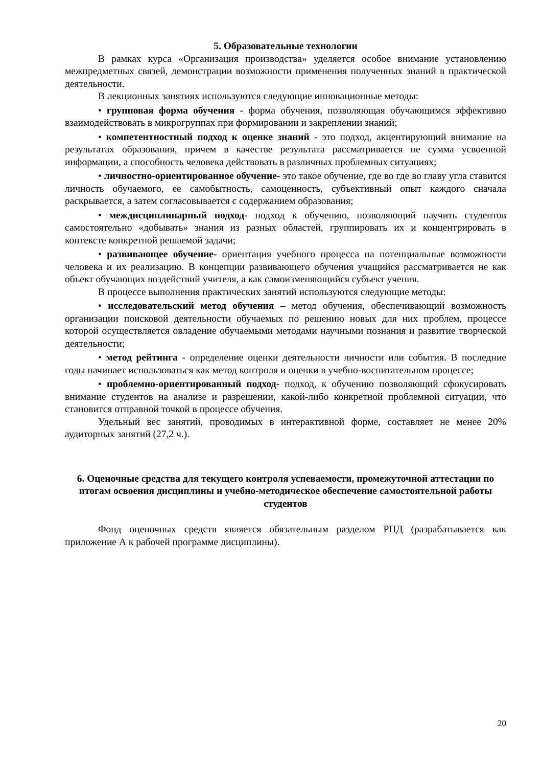5. Образовательные технологии
В рамках курса «Организация производства» уделяется особое внимание установлению межпредметных связей, демонстрации возможности применения полученных знаний в практической деятельности.
В лекционных занятиях используются следующие инновационные методы:
• групповая форма обучения - форма обучения, позволяющая обучающимся эффективно взаимодействовать в микрогруппах при формировании и закреплении знаний;
• компетентностный подход к оценке знаний - это подход, акцентирующий внимание на результатах образования, причем в качестве результата рассматривается не сумма усвоенной информации, а способность человека действовать в различных проблемных ситуациях;
• личностно-ориентированное обучение- это такое обучение, где во где во главу угла ставится личность обучаемого, ее самобытность, самоценность, субъективный опыт каждого сначала раскрывается, а затем согласовывается с содержанием образования;
• междисциплинарный подход- подход к обучению, позволяющий научить студентов самостоятельно «добывать» знания из разных областей, группировать их и концентрировать в контексте конкретной решаемой задачи;
• развивающее обучение- ориентация учебного процесса на потенциальные возможности человека и их реализацию. В концепции развивающего обучения учащийся рассматривается не как объект обучающих воздействий учителя, а как самоизменяющийся субъект учения.
В процессе выполнения практических занятий используются следующие методы:
• исследовательский метод обучения – метод обучения, обеспечивающий возможность организации поисковой деятельности обучаемых по решению новых для них проблем, процессе которой осуществляется овладение обучаемыми методами научными познания и развитие творческой деятельности;
• метод рейтинга - определение оценки деятельности личности или события. В последние годы начинает использоваться как метод контроля и оценки в учебно-воспитательном процессе;
• проблемно-ориентированный подход- подход, к обучению позволяющий сфокусировать внимание студентов на анализе и разрешении, какой-либо конкретной проблемной ситуации, что становится отправной точкой в процессе обучения.
Удельный вес занятий, проводимых в интерактивной форме, составляет не менее 20% аудиторных занятий (27,2 ч.).
6. Оценочные средства для текущего контроля успеваемости, промежуточной аттестации по итогам освоения дисциплины и учебно-методическое обеспечение самостоятельной работы студентов
Фонд оценочных средств является обязательным разделом РПД (разрабатывается как приложение А к рабочей программе дисциплины).
20